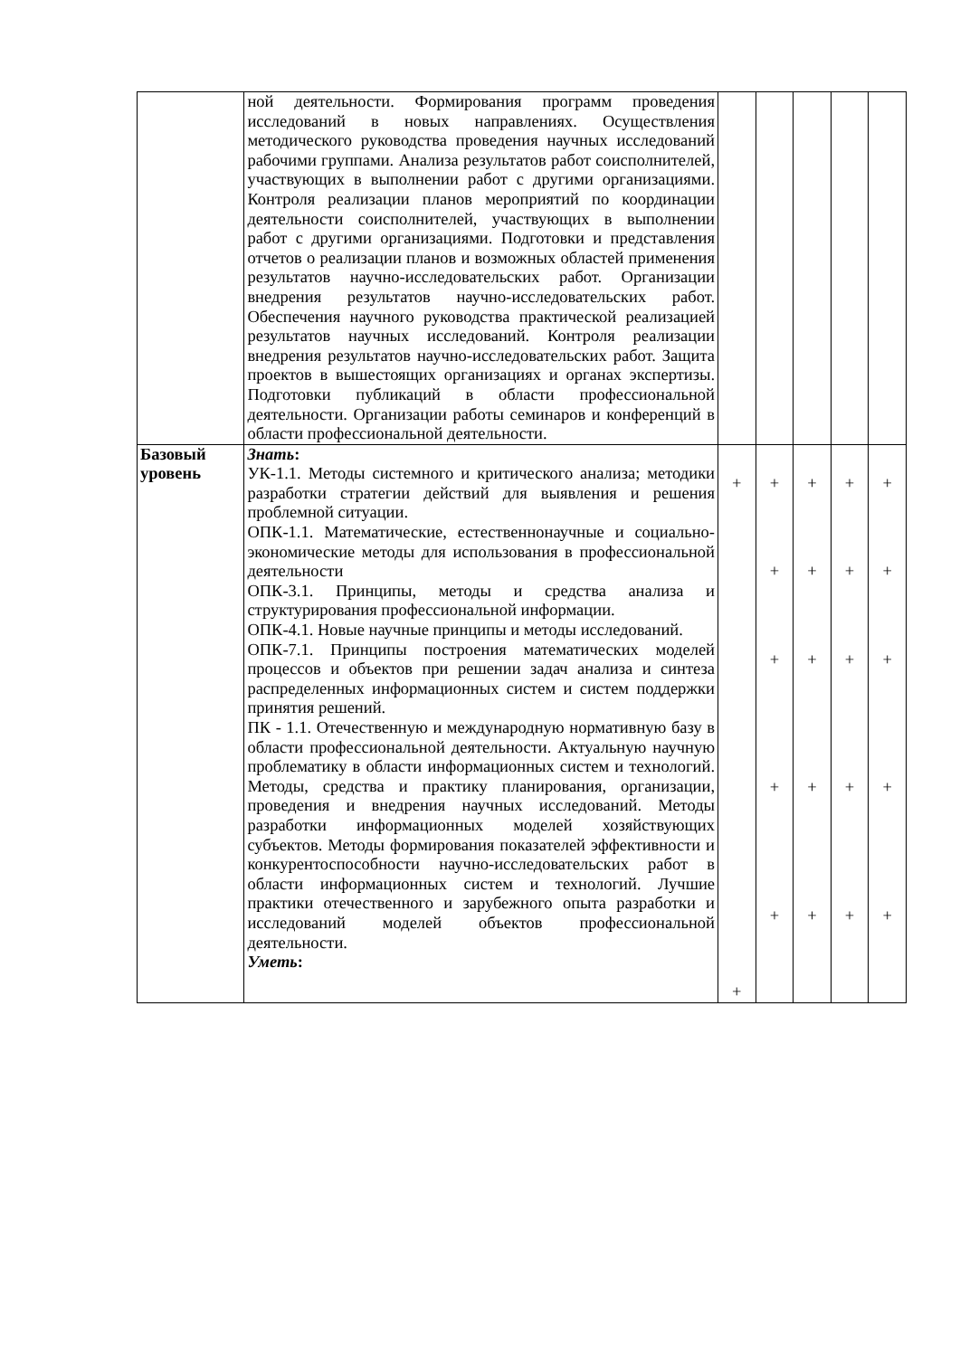| | ной деятельности. Формирования программ проведения исследований в новых направлениях. Осуществления методического руководства проведения научных исследований рабочими группами. Анализа результатов работ соисполнителей, участвующих в выполнении работ с другими организациями. Контроля реализации планов мероприятий по координации деятельности соисполнителей, участвующих в выполнении работ с другими организациями. Подготовки и представления отчетов о реализации планов и возможных областей применения результатов научно-исследовательских работ. Организации внедрения результатов научно-исследовательских работ. Обеспечения научного руководства практической реализацией результатов научных исследований. Контроля реализации внедрения результатов научно-исследовательских работ. Защита проектов в вышестоящих организациях и органах экспертизы. Подготовки публикаций в области профессиональной деятельности. Организации работы семинаров и конференций в области профессиональной деятельности. | | | | | |
| Базовый уровень | Знать : УК-1.1. Методы системного и критического анализа; методики разработки стратегии действий для выявления и решения проблемной ситуации. ОПК-1.1. Математические, естественнонаучные и социально-экономические методы для использования в профессиональной деятельности ОПК-3.1. Принципы, методы и средства анализа и структурирования профессиональной информации. ОПК-4.1. Новые научные принципы и методы исследований. ОПК-7.1. Принципы построения математических моделей процессов и объектов при решении задач анализа и синтеза распределенных информационных систем и систем поддержки принятия решений. ПК - 1.1. Отечественную и международную нормативную базу в области профессиональной деятельности. Актуальную научную проблематику в области информационных систем и технологий. Методы, средства и практику планирования, организации, проведения и внедрения научных исследований. Методы разработки информационных моделей хозяйствующих субъектов. Методы формирования показателей эффективности и конкурентоспособности научно-исследовательских работ в области информационных систем и технологий. Лучшие практики отечественного и зарубежного опыта разработки и исследований моделей объектов профессиональной деятельности. Уметь : | + + | + + + + + | + + + + + | + + + + + | + + + + + |